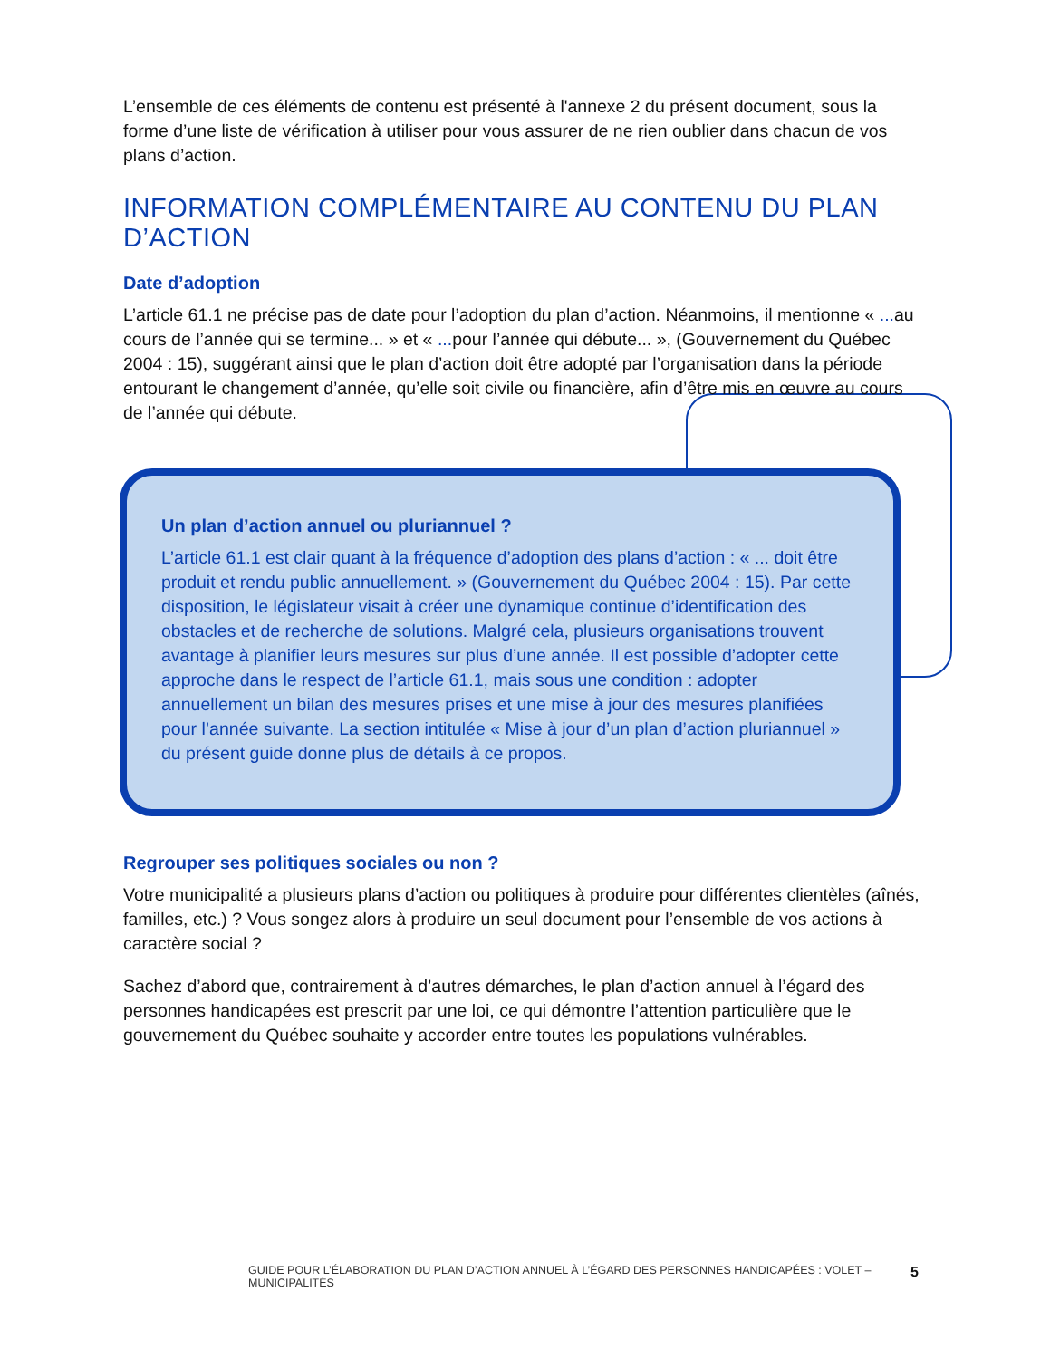L’ensemble de ces éléments de contenu est présenté à l'annexe 2 du présent document, sous la forme d’une liste de vérification à utiliser pour vous assurer de ne rien oublier dans chacun de vos plans d’action.
INFORMATION COMPLÉMENTAIRE AU CONTENU DU PLAN D’ACTION
Date d’adoption
L’article 61.1 ne précise pas de date pour l’adoption du plan d’action. Néanmoins, il mentionne « ... au cours de l’année qui se termine... » et « ... pour l’année qui débute... », (Gouvernement du Québec 2004 : 15), suggérant ainsi que le plan d’action doit être adopté par l’organisation dans la période entourant le changement d’année, qu’elle soit civile ou financière, afin d’être mis en œuvre au cours de l’année qui débute.
Un plan d’action annuel ou pluriannuel ?
L’article 61.1 est clair quant à la fréquence d’adoption des plans d’action : « ... doit être produit et rendu public annuellement. » (Gouvernement du Québec 2004 : 15). Par cette disposition, le législateur visait à créer une dynamique continue d’identification des obstacles et de recherche de solutions. Malgré cela, plusieurs organisations trouvent avantage à planifier leurs mesures sur plus d’une année. Il est possible d’adopter cette approche dans le respect de l’article 61.1, mais sous une condition : adopter annuellement un bilan des mesures prises et une mise à jour des mesures planifiées pour l’année suivante. La section intitulée « Mise à jour d’un plan d’action pluriannuel » du présent guide donne plus de détails à ce propos.
Regrouper ses politiques sociales ou non ?
Votre municipalité a plusieurs plans d’action ou politiques à produire pour différentes clientèles (aînés, familles, etc.) ? Vous songez alors à produire un seul document pour l’ensemble de vos actions à caractère social ?
Sachez d’abord que, contrairement à d’autres démarches, le plan d’action annuel à l’égard des personnes handicapées est prescrit par une loi, ce qui démontre l’attention particulière que le gouvernement du Québec souhaite y accorder entre toutes les populations vulnérables.
GUIDE POUR L’ÉLABORATION DU PLAN D’ACTION ANNUEL À L’ÉGARD DES PERSONNES HANDICAPÉES : VOLET – MUNICIPALITÉS 5